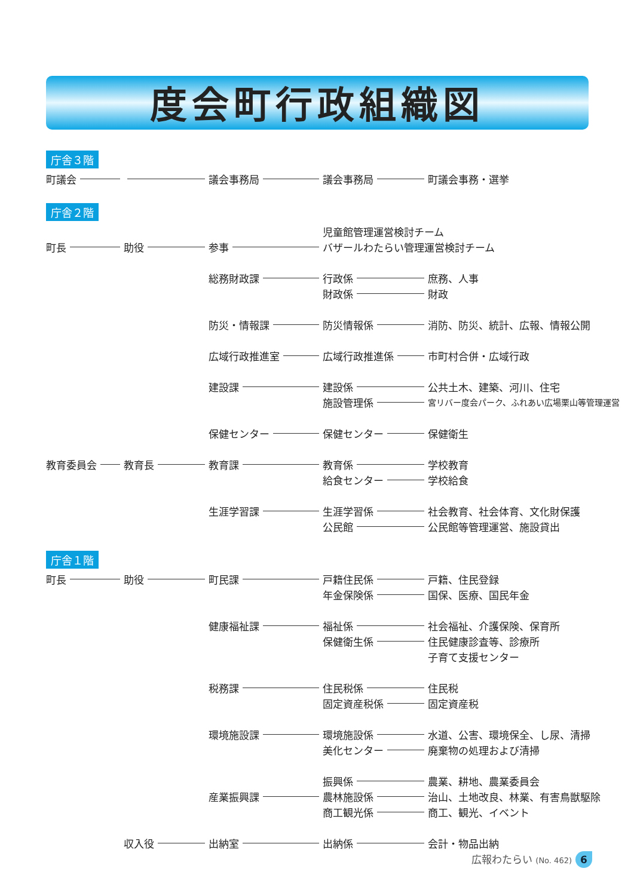度会町行政組織図
庁舎３階
町議会
議会事務局
議会事務局
町議会事務・選挙
庁舎２階
児童館管理運営検討チーム
町長
助役
参事
バザールわたらい管理運営検討チーム
総務財政課
行政係
庶務、人事
財政係
財政
防災・情報課
防災情報係
消防、防災、統計、広報、情報公開
広域行政推進室
広域行政推進係
市町村合併・広域行政
建設課
建設係
公共土木、建築、河川、住宅
施設管理係
宮リバー度会パーク、ふれあい広場栗山等管理運営
保健センター
保健センター
保健衛生
教育委員会
教育長
教育課
教育係
学校教育
給食センター
学校給食
生涯学習課
生涯学習係
社会教育、社会体育、文化財保護
公民館
公民館等管理運営、施設貸出
庁舎１階
町長
助役
町民課
戸籍住民係
戸籍、住民登録
年金保険係
国保、医療、国民年金
健康福祉課
福祉係
社会福祉、介護保険、保育所
保健衛生係
住民健康診査等、診療所
子育て支援センター
税務課
住民税係
住民税
固定資産税係
固定資産税
環境施設課
環境施設係
水道、公害、環境保全、し尿、清掃
美化センター
廃棄物の処理および清掃
振興係
農業、耕地、農業委員会
産業振興課
農林施設係
治山、土地改良、林業、有害鳥獣駆除
商工観光係
商工、観光、イベント
収入役
出納室
出納係
会計・物品出納
広報わたらい (No. 462) 6